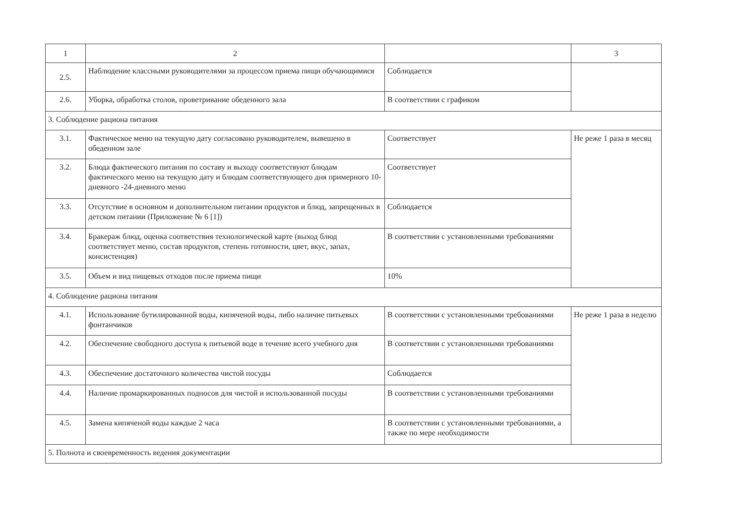| 1 | 2 | | 3 |
| 2.5. | Наблюдение классными руководителями за процессом приема пищи обучающимися | Соблюдается | |
| 2.6. | Уборка, обработка столов, проветривание обеденного зала | В соответствии с графиком | |
| 3. Соблюдение рациона питания | | | |
| 3.1. | Фактическое меню на текущую дату согласовано руководителем, вывешено в обеденном зале | Соответствует | Не реже 1 раза в месяц |
| 3.2. | Блюда фактического питания по составу и выходу соответствуют блюдам фактического меню на текущую дату и блюдам соответствующего дня примерного 10-дневного -24-дневного меню | Соответствует | |
| 3.3. | Отсутствие в основном и дополнительном питании продуктов и блюд, запрещенных в детском питании (Приложение № 6 [1]) | Соблюдается | |
| 3.4. | Бракераж блюд, оценка соответствия технологической карте (выход блюд соответствует меню, состав продуктов, степень готовности, цвет, вкус, запах, консистенция) | В соответствии с установленными требованиями | |
| 3.5. | Объем и вид пищевых отходов после приема пищи | 10% | |
| 4. Соблюдение рациона питания | | | |
| 4.1. | Использование бутилированной воды, кипяченой воды, либо наличие питьевых фонтанчиков | В соответствии с установленными требованиями | Не реже 1 раза в неделю |
| 4.2. | Обеспечение свободного доступа к питьевой воде в течение всего учебного дня | В соответствии с установленными требованиями | |
| 4.3. | Обеспечение достаточного количества чистой посуды | Соблюдается | |
| 4.4. | Наличие промаркированных подносов для чистой и использованной посуды | В соответствии с установленными требованиями | |
| 4.5. | Замена кипяченой воды каждые 2 часа | В соответствии с установленными требованиями, а также по мере необходимости | |
| 5. Полнота и своевременность ведения документации | | | |